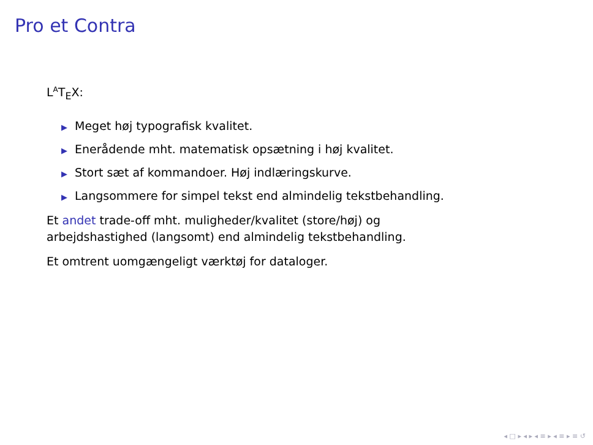Pro et Contra
L<sup>A</sup>T<sub>E</sub>X:
▶ Meget høj typografisk kvalitet.
▶ Enerådende mht. matematisk opsætning i høj kvalitet.
▶ Stort sæt af kommandoer. Høj indlæringskurve.
▶ Langsommere for simpel tekst end almindelig tekstbehandling.
Et andet trade-off mht. muligheder/kvalitet (store/høj) og
arbejdshastighed (langsomt) end almindelig tekstbehandling.
Et omtrent uomgængeligt værktøj for dataloger.
◂ □ ▸ ◂ ▸ ◂ ≡ ▸ ◂ ≡ ▸ ≡ ↺